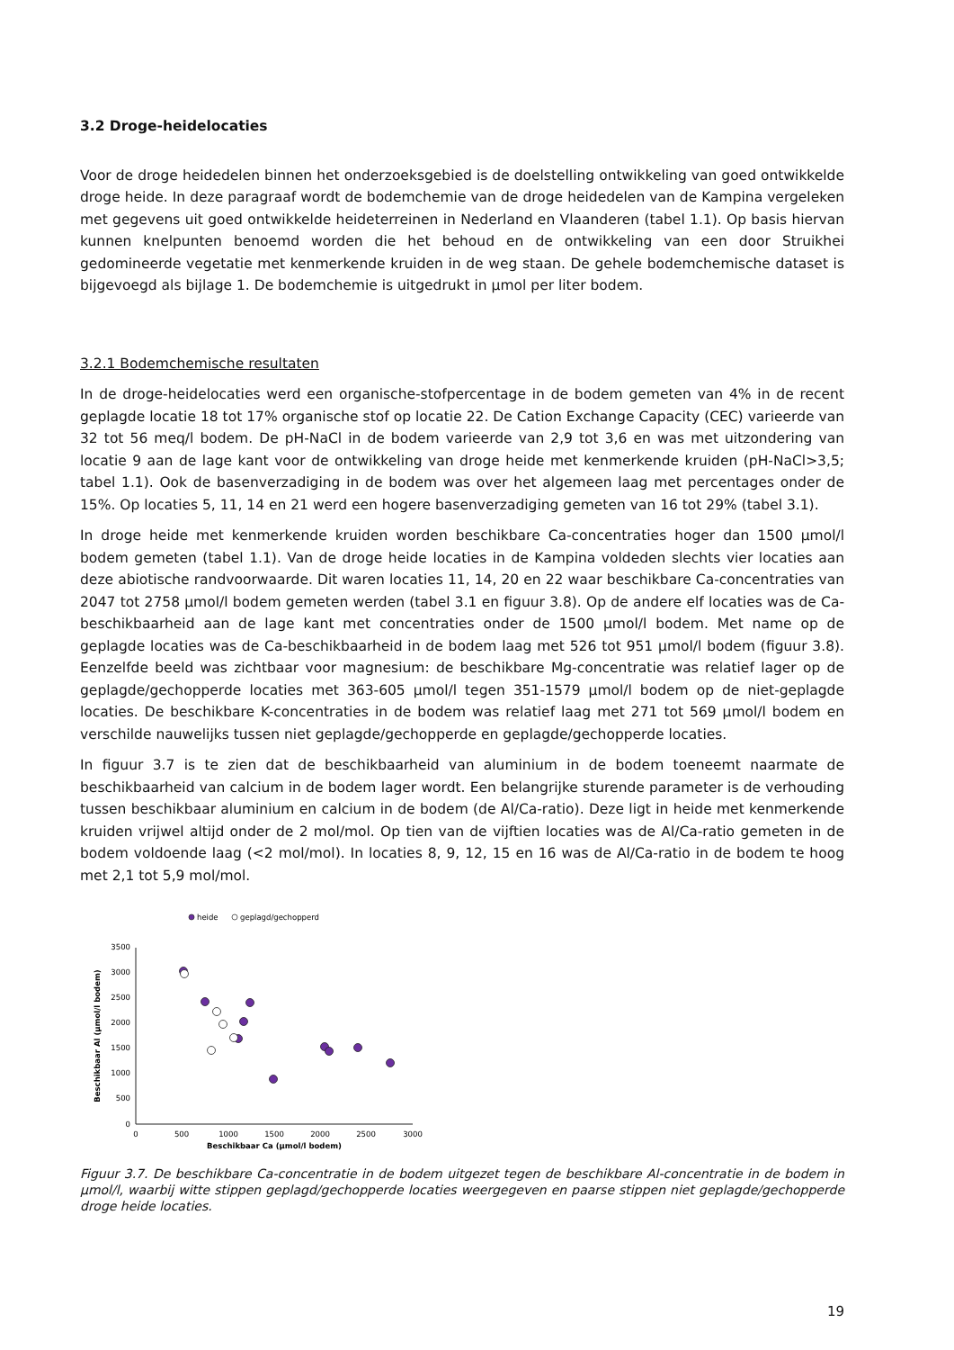3.2 Droge-heidelocaties
Voor de droge heidedelen binnen het onderzoeksgebied is de doelstelling ontwikkeling van goed ontwikkelde droge heide. In deze paragraaf wordt de bodemchemie van de droge heidedelen van de Kampina vergeleken met gegevens uit goed ontwikkelde heideterreinen in Nederland en Vlaanderen (tabel 1.1). Op basis hiervan kunnen knelpunten benoemd worden die het behoud en de ontwikkeling van een door Struikhei gedomineerde vegetatie met kenmerkende kruiden in de weg staan. De gehele bodemchemische dataset is bijgevoegd als bijlage 1. De bodemchemie is uitgedrukt in µmol per liter bodem.
3.2.1 Bodemchemische resultaten
In de droge-heidelocaties werd een organische-stofpercentage in de bodem gemeten van 4% in de recent geplagde locatie 18 tot 17% organische stof op locatie 22. De Cation Exchange Capacity (CEC) varieerde van 32 tot 56 meq/l bodem. De pH-NaCl in de bodem varieerde van 2,9 tot 3,6 en was met uitzondering van locatie 9 aan de lage kant voor de ontwikkeling van droge heide met kenmerkende kruiden (pH-NaCl>3,5; tabel 1.1). Ook de basenverzadiging in de bodem was over het algemeen laag met percentages onder de 15%. Op locaties 5, 11, 14 en 21 werd een hogere basenverzadiging gemeten van 16 tot 29% (tabel 3.1).
In droge heide met kenmerkende kruiden worden beschikbare Ca-concentraties hoger dan 1500 µmol/l bodem gemeten (tabel 1.1). Van de droge heide locaties in de Kampina voldeden slechts vier locaties aan deze abiotische randvoorwaarde. Dit waren locaties 11, 14, 20 en 22 waar beschikbare Ca-concentraties van 2047 tot 2758 µmol/l bodem gemeten werden (tabel 3.1 en figuur 3.8). Op de andere elf locaties was de Ca-beschikbaarheid aan de lage kant met concentraties onder de 1500 µmol/l bodem. Met name op de geplagde locaties was de Ca-beschikbaarheid in de bodem laag met 526 tot 951 µmol/l bodem (figuur 3.8). Eenzelfde beeld was zichtbaar voor magnesium: de beschikbare Mg-concentratie was relatief lager op de geplagde/gechopperde locaties met 363-605 µmol/l tegen 351-1579 µmol/l bodem op de niet-geplagde locaties. De beschikbare K-concentraties in de bodem was relatief laag met 271 tot 569 µmol/l bodem en verschilde nauwelijks tussen niet geplagde/gechopperde en geplagde/gechopperde locaties.
In figuur 3.7 is te zien dat de beschikbaarheid van aluminium in de bodem toeneemt naarmate de beschikbaarheid van calcium in de bodem lager wordt. Een belangrijke sturende parameter is de verhouding tussen beschikbaar aluminium en calcium in de bodem (de Al/Ca-ratio). Deze ligt in heide met kenmerkende kruiden vrijwel altijd onder de 2 mol/mol. Op tien van de vijftien locaties was de Al/Ca-ratio gemeten in de bodem voldoende laag (<2 mol/mol). In locaties 8, 9, 12, 15 en 16 was de Al/Ca-ratio in de bodem te hoog met 2,1 tot 5,9 mol/mol.
heide
geplagd/gechopperd
3500
3000
2500
2000
1500
1000
500
0
0
500
1000
1500
2000
2500
3000
Beschikbaar Ca (µmol/l bodem)
Beschikbaar Al (µmol/l bodem)
Figuur 3.7. De beschikbare Ca-concentratie in de bodem uitgezet tegen de beschikbare Al-concentratie in de bodem in µmol/l, waarbij witte stippen geplagd/gechopperde locaties weergegeven en paarse stippen niet geplagde/gechopperde droge heide locaties.
19